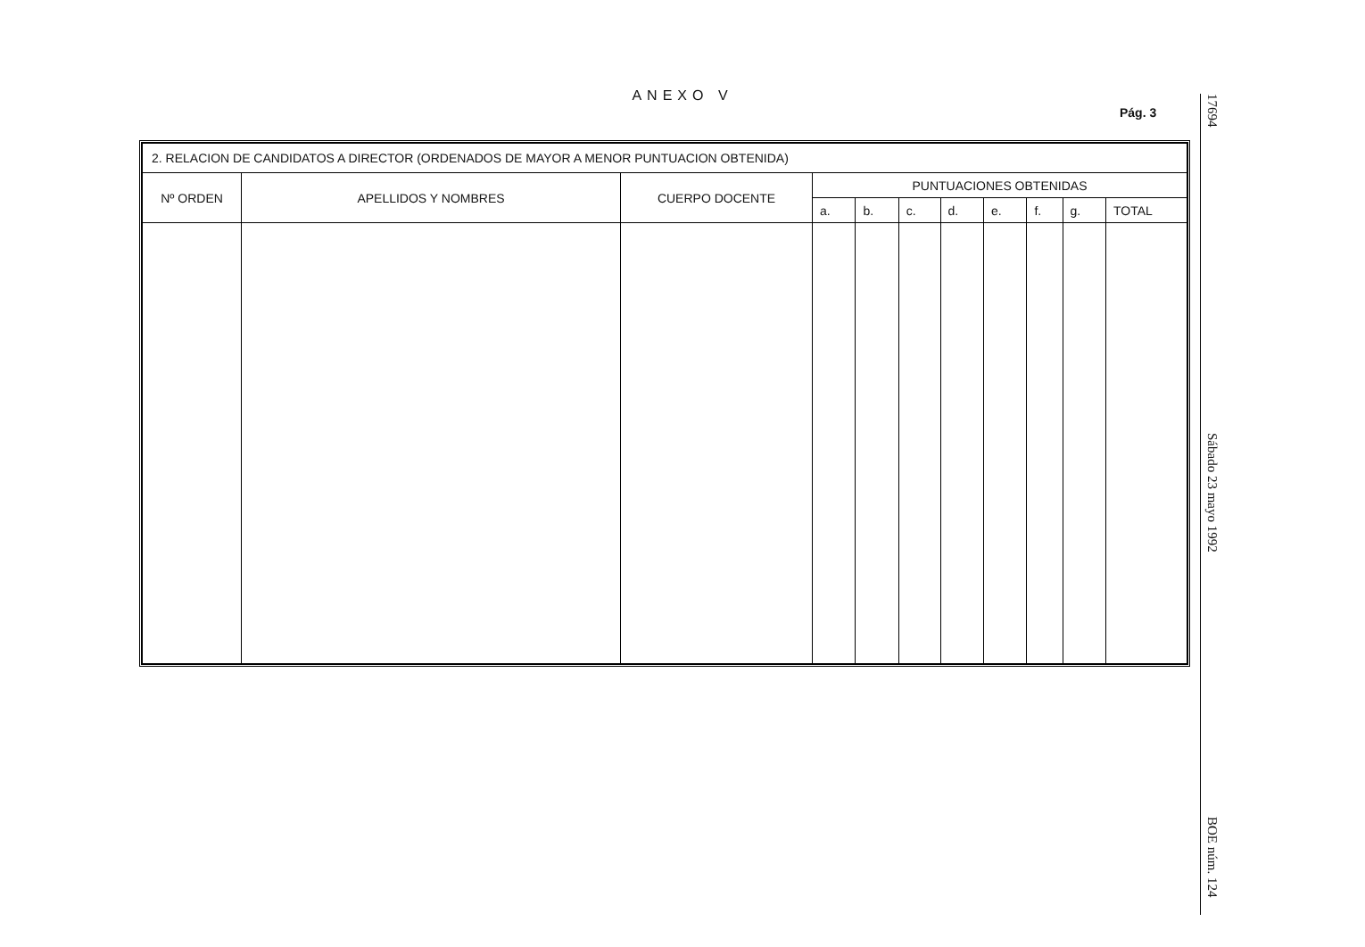ANEXO V
Pág. 3
17694
Sábado 23 mayo 1992
BOE núm. 124
| 2. RELACION DE CANDIDATOS A DIRECTOR (ORDENADOS DE MAYOR A MENOR PUNTUACION OBTENIDA) | | | | | | | | | | |
| Nº ORDEN | APELLIDOS Y NOMBRES | CUERPO DOCENTE | PUNTUACIONES OBTENIDAS | | | | | | | |
| | | | a. | b. | c. | d. | e. | f. | g. | TOTAL |